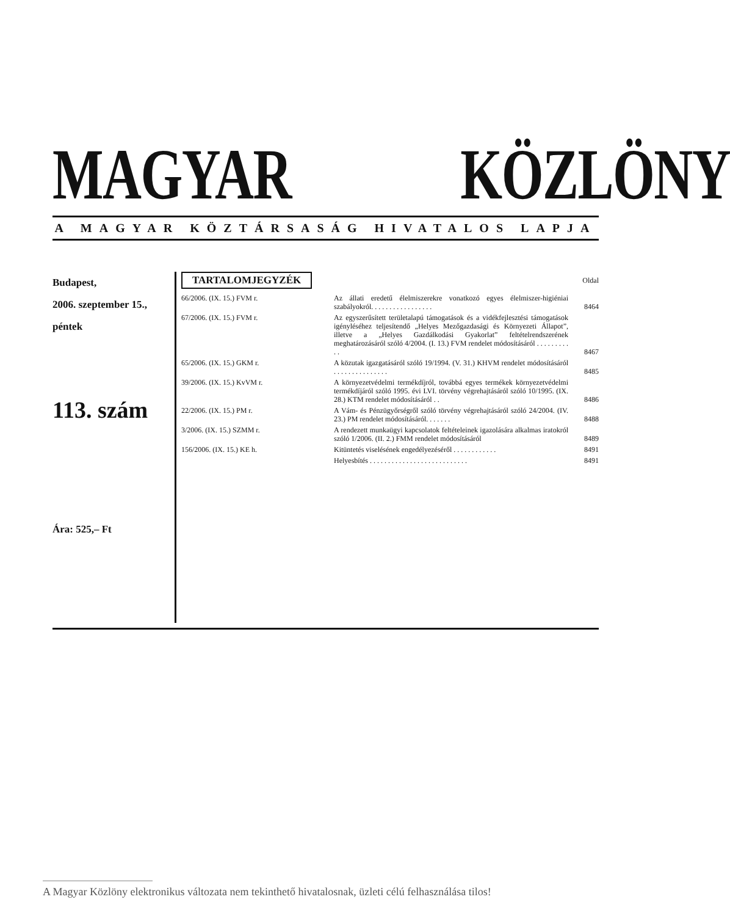MAGYAR KÖZLÖNY
A MAGYAR KÖZTÁRSASÁG HIVATALOS LAPJA
Budapest,
2006. szeptember 15.,
péntek
113. szám
Ára: 525,– Ft
TARTALOMJEGYZÉK Oldal
| 66/2006. (IX. 15.) FVM r. | Az állati eredetű élelmiszerekre vonatkozó egyes élelmiszer-higiéniai szabályokról. . . . . . . . . . . . . . . . . | 8464 |
| 67/2006. (IX. 15.) FVM r. | Az egyszerűsített területalapú támogatások és a vidékfejlesztési támogatások igényléséhez teljesítendő „Helyes Mezőgazdasági és Környezeti Állapot”, illetve a „Helyes Gazdálkodási Gyakorlat” feltételrendszerének meghatározásáról szóló 4/2004. (I. 13.) FVM rendelet módosításáról . . . . . . . . . . . | 8467 |
| 65/2006. (IX. 15.) GKM r. | A közutak igazgatásáról szóló 19/1994. (V. 31.) KHVM rendelet módosításáról . . . . . . . . . . . . . . . | 8485 |
| 39/2006. (IX. 15.) KvVM r. | A környezetvédelmi termékdíjról, továbbá egyes termékek környezetvédelmi termékdíjáról szóló 1995. évi LVI. törvény végrehajtásáról szóló 10/1995. (IX. 28.) KTM rendelet módosításáról . . | 8486 |
| 22/2006. (IX. 15.) PM r. | A Vám- és Pénzügyőrségről szóló törvény végrehajtásáról szóló 24/2004. (IV. 23.) PM rendelet módosításáról. . . . . . . | 8488 |
| 3/2006. (IX. 15.) SZMM r. | A rendezett munkaügyi kapcsolatok feltételeinek igazolására alkalmas iratokról szóló 1/2006. (II. 2.) FMM rendelet módosításáról | 8489 |
| 156/2006. (IX. 15.) KE h. | Kitüntetés viselésének engedélyezéséről . . . . . . . . . . . . | 8491 |
| | Helyesbítés . . . . . . . . . . . . . . . . . . . . . . . . . . . | 8491 |
A Magyar Közlöny elektronikus változata nem tekinthető hivatalosnak, üzleti célú felhasználása tilos!